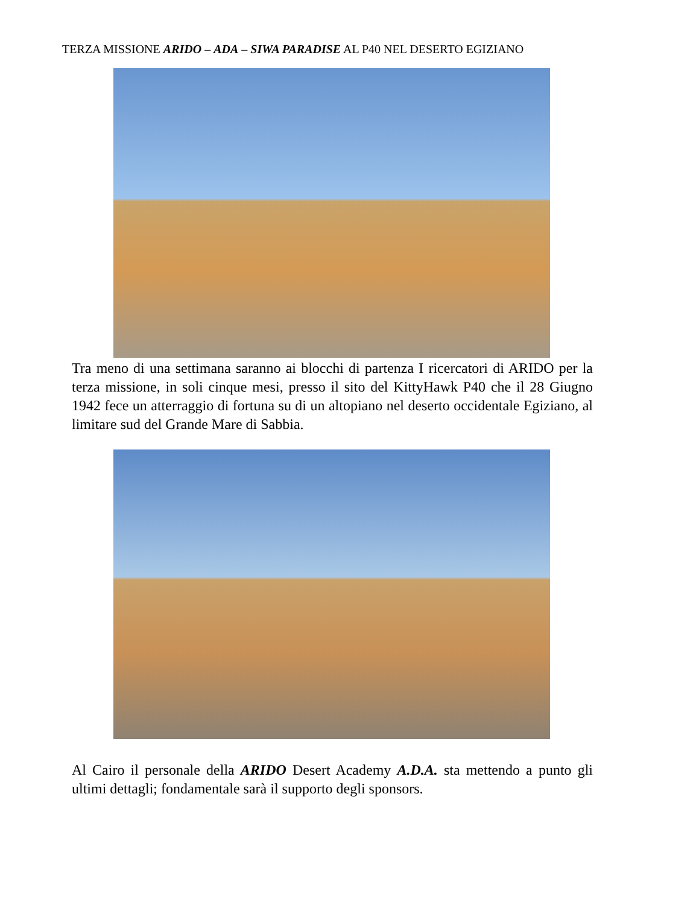TERZA MISSIONE ARIDO – ADA – SIWA PARADISE AL P40 NEL DESERTO EGIZIANO
Tra meno di una settimana saranno ai blocchi di partenza I ricercatori di ARIDO per la terza missione, in soli cinque mesi, presso il sito del KittyHawk P40 che il 28 Giugno 1942 fece un atterraggio di fortuna su di un altopiano nel deserto occidentale Egiziano, al limitare sud del Grande Mare di Sabbia.
Al Cairo il personale della ARIDO Desert Academy A.D.A. sta mettendo a punto gli ultimi dettagli; fondamentale sarà il supporto degli sponsors.